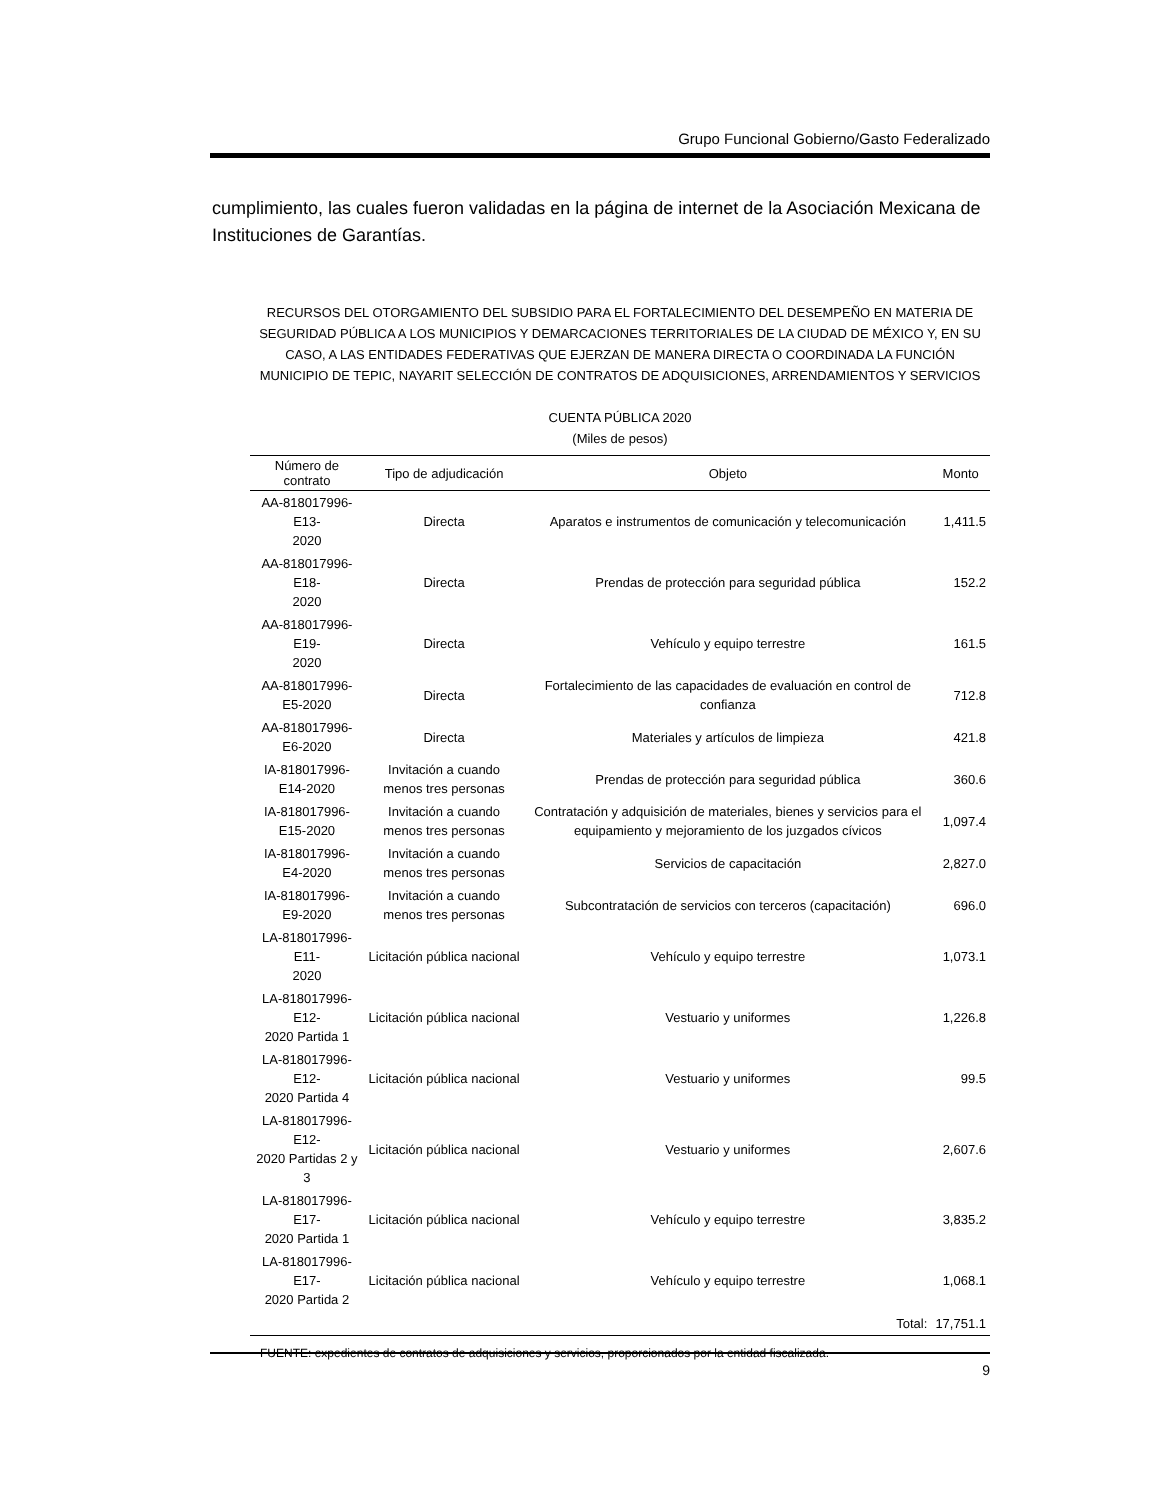Grupo Funcional Gobierno/Gasto Federalizado
cumplimiento, las cuales fueron validadas en la página de internet de la Asociación Mexicana de Instituciones de Garantías.
RECURSOS DEL OTORGAMIENTO DEL SUBSIDIO PARA EL FORTALECIMIENTO DEL DESEMPEÑO EN MATERIA DE SEGURIDAD PÚBLICA A LOS MUNICIPIOS Y DEMARCACIONES TERRITORIALES DE LA CIUDAD DE MÉXICO Y, EN SU CASO, A LAS ENTIDADES FEDERATIVAS QUE EJERZAN DE MANERA DIRECTA O COORDINADA LA FUNCIÓN MUNICIPIO DE TEPIC, NAYARIT SELECCIÓN DE CONTRATOS DE ADQUISICIONES, ARRENDAMIENTOS Y SERVICIOS
CUENTA PÚBLICA 2020
(Miles de pesos)
| Número de contrato | Tipo de adjudicación | Objeto | Monto |
| --- | --- | --- | --- |
| AA-818017996-E13- 2020 | Directa | Aparatos e instrumentos de comunicación y telecomunicación | 1,411.5 |
| AA-818017996-E18- 2020 | Directa | Prendas de protección para seguridad pública | 152.2 |
| AA-818017996-E19- 2020 | Directa | Vehículo y equipo terrestre | 161.5 |
| AA-818017996-E5-2020 | Directa | Fortalecimiento de las capacidades de evaluación en control de confianza | 712.8 |
| AA-818017996-E6-2020 | Directa | Materiales y artículos de limpieza | 421.8 |
| IA-818017996-E14-2020 | Invitación a cuando menos tres personas | Prendas de protección para seguridad pública | 360.6 |
| IA-818017996-E15-2020 | Invitación a cuando menos tres personas | Contratación y adquisición de materiales, bienes y servicios para el equipamiento y mejoramiento de los juzgados cívicos | 1,097.4 |
| IA-818017996-E4-2020 | Invitación a cuando menos tres personas | Servicios de capacitación | 2,827.0 |
| IA-818017996-E9-2020 | Invitación a cuando menos tres personas | Subcontratación de servicios con terceros (capacitación) | 696.0 |
| LA-818017996-E11- 2020 | Licitación pública nacional | Vehículo y equipo terrestre | 1,073.1 |
| LA-818017996-E12- 2020 Partida 1 | Licitación pública nacional | Vestuario y uniformes | 1,226.8 |
| LA-818017996-E12- 2020 Partida 4 | Licitación pública nacional | Vestuario y uniformes | 99.5 |
| LA-818017996-E12- 2020 Partidas 2 y 3 | Licitación pública nacional | Vestuario y uniformes | 2,607.6 |
| LA-818017996-E17- 2020 Partida 1 | Licitación pública nacional | Vehículo y equipo terrestre | 3,835.2 |
| LA-818017996-E17- 2020 Partida 2 | Licitación pública nacional | Vehículo y equipo terrestre | 1,068.1 |
| | | Total: | 17,751.1 |
FUENTE: expedientes de contratos de adquisiciones y servicios, proporcionados por la entidad fiscalizada.
9